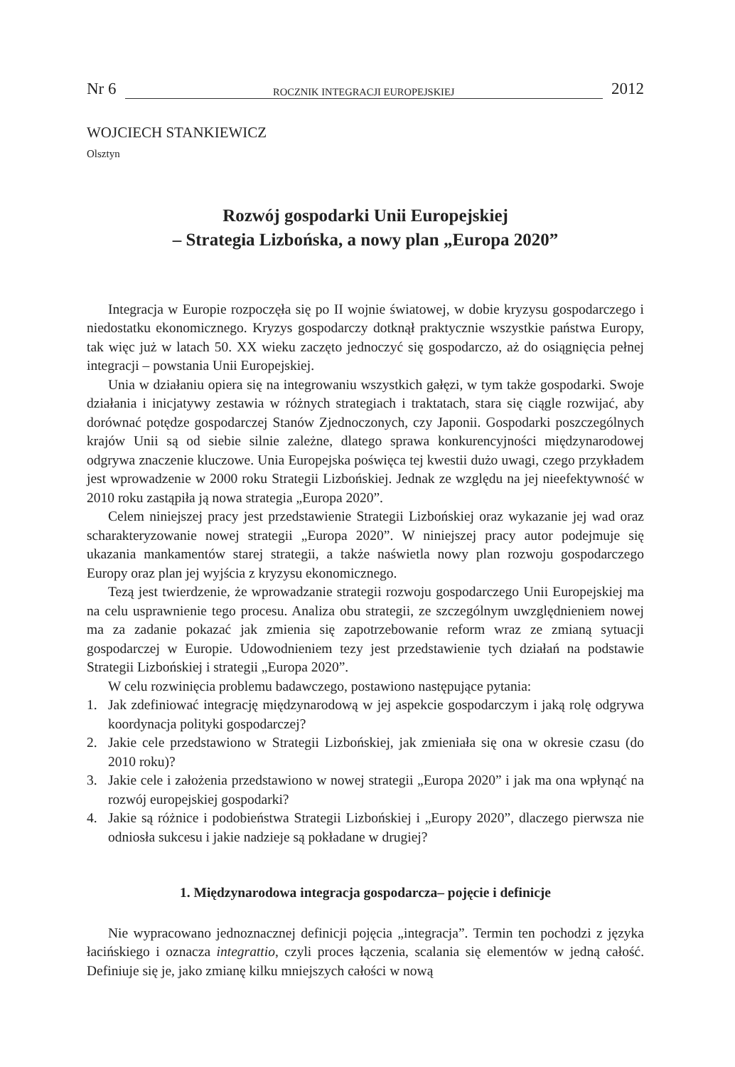Nr 6 ROCZNIK INTEGRACJI EUROPEJSKIEJ 2012
WOJCIECH STANKIEWICZ
Olsztyn
Rozwój gospodarki Unii Europejskiej
– Strategia Lizbońska, a nowy plan „Europa 2020”
Integracja w Europie rozpoczęła się po II wojnie światowej, w dobie kryzysu gospodarczego i niedostatku ekonomicznego. Kryzys gospodarczy dotknął praktycznie wszystkie państwa Europy, tak więc już w latach 50. XX wieku zaczęto jednoczyć się gospodarczo, aż do osiągnięcia pełnej integracji – powstania Unii Europejskiej.
Unia w działaniu opiera się na integrowaniu wszystkich gałęzi, w tym także gospodarki. Swoje działania i inicjatywy zestawia w różnych strategiach i traktatach, stara się ciągle rozwijać, aby dorównać potędze gospodarczej Stanów Zjednoczonych, czy Japonii. Gospodarki poszczególnych krajów Unii są od siebie silnie zależne, dlatego sprawa konkurencyjności międzynarodowej odgrywa znaczenie kluczowe. Unia Europejska poświęca tej kwestii dużo uwagi, czego przykładem jest wprowadzenie w 2000 roku Strategii Lizbońskiej. Jednak ze względu na jej nieefektywność w 2010 roku zastąpiła ją nowa strategia „Europa 2020”.
Celem niniejszej pracy jest przedstawienie Strategii Lizbońskiej oraz wykazanie jej wad oraz scharakteryzowanie nowej strategii „Europa 2020”. W niniejszej pracy autor podejmuje się ukazania mankamentów starej strategii, a także naświetla nowy plan rozwoju gospodarczego Europy oraz plan jej wyjścia z kryzysu ekonomicznego.
Tezą jest twierdzenie, że wprowadzanie strategii rozwoju gospodarczego Unii Europejskiej ma na celu usprawnienie tego procesu. Analiza obu strategii, ze szczególnym uwzględnieniem nowej ma za zadanie pokazać jak zmienia się zapotrzebowanie reform wraz ze zmianą sytuacji gospodarczej w Europie. Udowodnieniem tezy jest przedstawienie tych działań na podstawie Strategii Lizbońskiej i strategii „Europa 2020”.
W celu rozwinięcia problemu badawczego, postawiono następujące pytania:
1. Jak zdefiniować integrację międzynarodową w jej aspekcie gospodarczym i jaką rolę odgrywa koordynacja polityki gospodarczej?
2. Jakie cele przedstawiono w Strategii Lizbońskiej, jak zmieniała się ona w okresie czasu (do 2010 roku)?
3. Jakie cele i założenia przedstawiono w nowej strategii „Europa 2020” i jak ma ona wpłynąć na rozwój europejskiej gospodarki?
4. Jakie są różnice i podobieństwa Strategii Lizbońskiej i „Europy 2020”, dlaczego pierwsza nie odniosła sukcesu i jakie nadzieje są pokładane w drugiej?
1. Międzynarodowa integracja gospodarcza– pojęcie i definicje
Nie wypracowano jednoznacznej definicji pojęcia „integracja”. Termin ten pochodzi z języka łacińskiego i oznacza integrattio, czyli proces łączenia, scalania się elementów w jedną całość. Definiuje się je, jako zmianę kilku mniejszych całości w nową